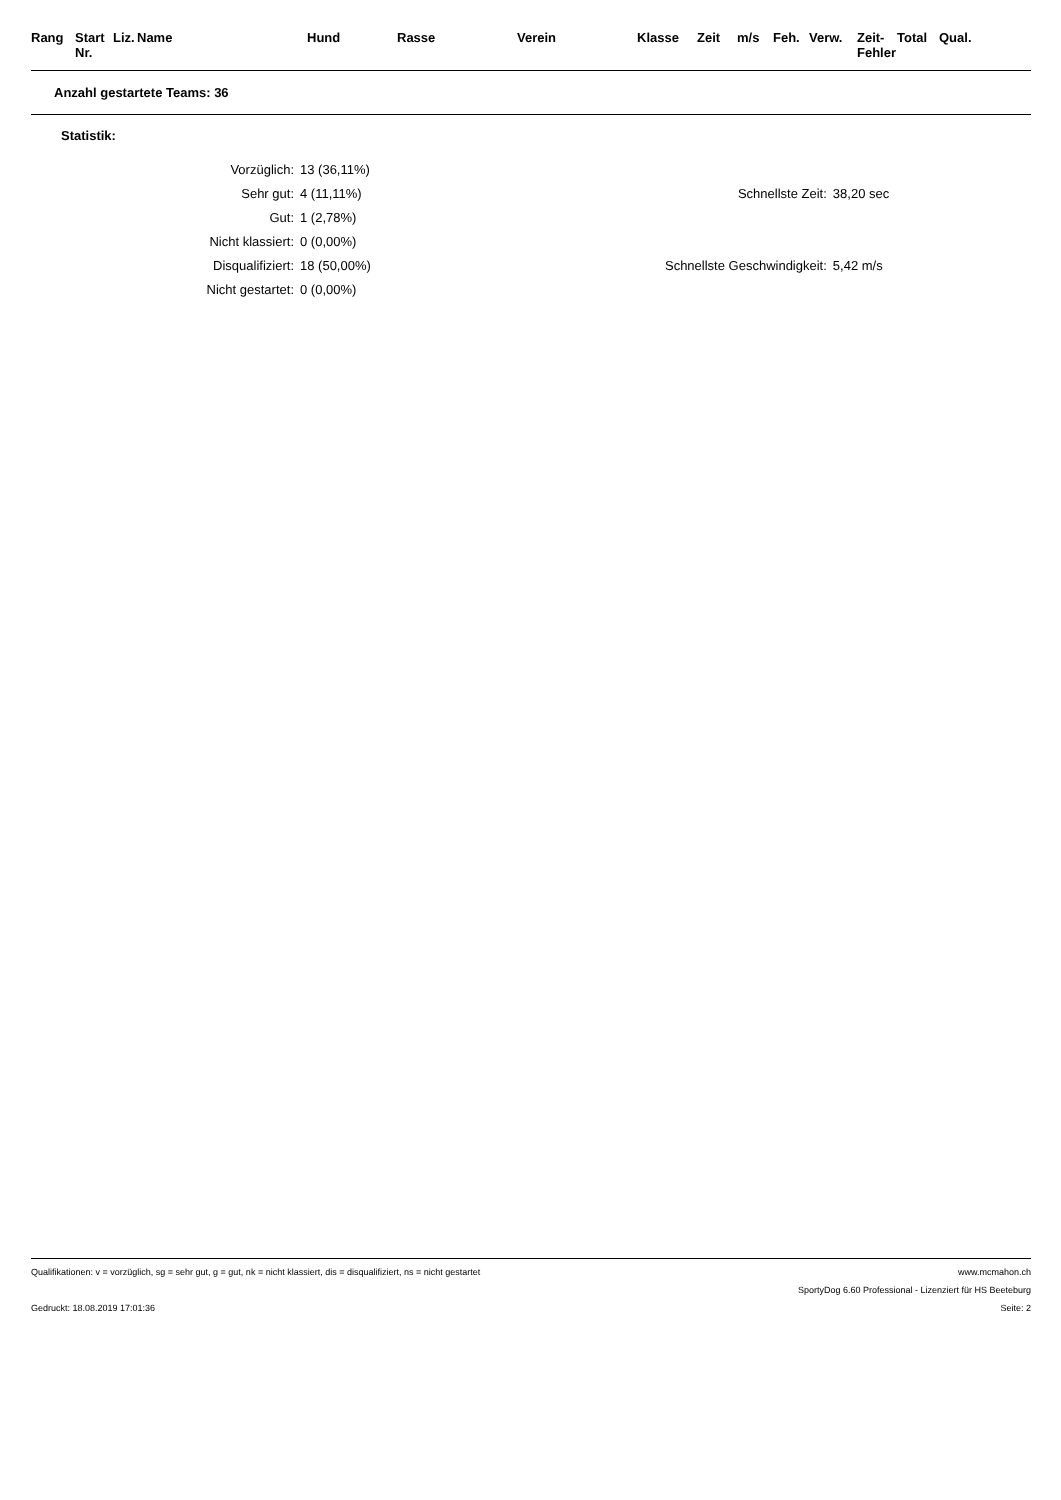| Rang | Start Nr. | Liz. | Name | Hund | Rasse | Verein | Klasse | Zeit | m/s | Feh. | Verw. | Zeit- Fehler | Total | Qual. |
| --- | --- | --- | --- | --- | --- | --- | --- | --- | --- | --- | --- | --- | --- | --- |
Anzahl gestartete Teams: 36
Statistik:
| Vorzüglich: | 13 (36,11%) |
| Sehr gut: | 4 (11,11%) |
| Gut: | 1 (2,78%) |
| Nicht klassiert: | 0 (0,00%) |
| Disqualifiziert: | 18 (50,00%) |
| Nicht gestartet: | 0 (0,00%) |
| Schnellste Zeit: | 38,20 sec |
| Schnellste Geschwindigkeit: | 5,42 m/s |
Qualifikationen: v = vorzüglich, sg = sehr gut, g = gut, nk = nicht klassiert, dis = disqualifiziert, ns = nicht gestartet www.mcmahon.ch
SportyDog 6.60 Professional - Lizenziert für HS Beeteburg
Gedruckt: 18.08.2019 17:01:36 Seite: 2